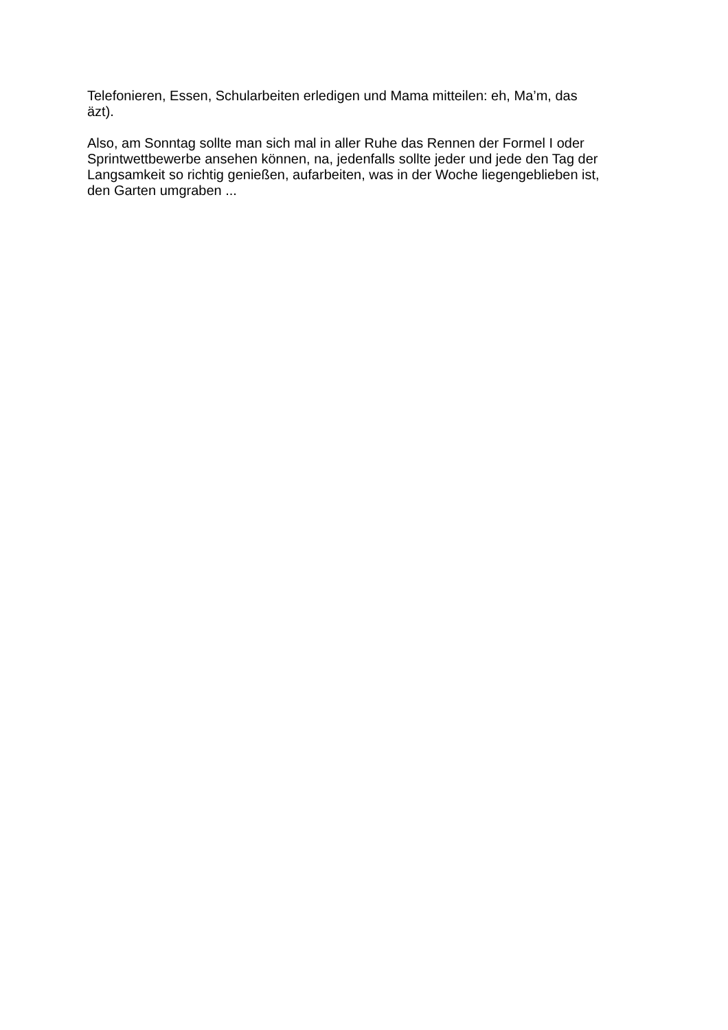Telefonieren, Essen, Schularbeiten erledigen und Mama mitteilen: eh, Ma’m, das
äzt).
Also, am Sonntag sollte man sich mal in aller Ruhe das Rennen der Formel I oder
Sprintwettbewerbe ansehen können, na, jedenfalls sollte jeder und jede den Tag der
Langsamkeit so richtig genießen, aufarbeiten, was in der Woche liegengeblieben ist,
den Garten umgraben ...